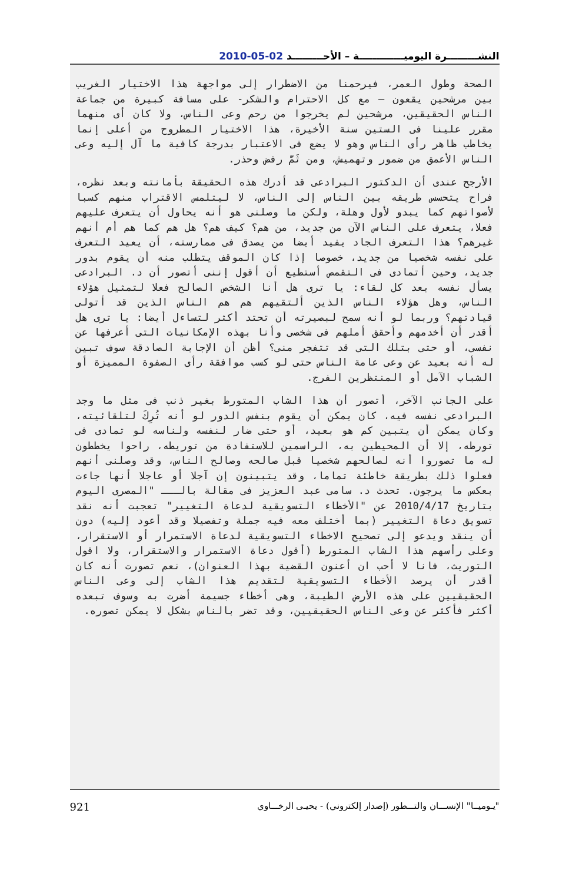النشـــــــــرة اليوميـــــــــــــة – الأحـــــــــد 02-05-2010
الصحة وطول العمر، فيرحمنا من الاضطرار إلى مواجهة هذا الاختيار الغريب بين مرشحين يقعون – مع كل الاحترام والشكر- على مسافة كبيرة من جماعة الناس الحقيقين، مرشحين لم يخرجوا من رحم وعى الناس، ولا كان أى منهما مقرر علينا فى الستين سنة الأخيرة، هذا الاختيار المطروح من أعلى إنما يخاطب ظاهر رأى الناس وهو لا يضع فى الاعتبار بدرجة كافية ما آل إليه وعى الناس الأعمق من ضمور وتهميش، ومن ثَمَّ رفض وحذر.
الأرجح عندى أن الدكتور البرادعى قد أدرك هذه الحقيقة بأمانته وبعد نظره، فراح يتحسس طريقه بين الناس إلى الناس، لا ليتلمس الاقتراب منهم كسبا لأصواتهم كما يبدو لأول وهلة، ولكن ما وصلنى هو أنه يحاول أن يتعرف عليهم فعلا، يتعرف على الناس الآن من جديد، من هم؟ كيف هم؟ هل هم كما هم أم أنهم غيرهم؟ هذا التعرف الجاد يفيد أيضا من يصدق فى ممارسته، أن يعيد التعرف على نفسه شخصيا من جديد، خصوصا إذا كان الموقف يتطلب منه أن يقوم بدور جديد، وحين أتمادى فى التقمص أستطيع أن أقول إننى أتصور أن د. البرادعى يسأل نفسه بعد كل لقاء: يا ترى هل أنا الشخص الصالح فعلا لتمثيل هؤلاء الناس، وهل هؤلاء الناس الذين ألتقيهم هم هم الناس الذين قد أتولى قيادتهم؟ وربما لو أنه سمح لبصيرته أن تحتد أكثر لتساءل أيضا: يا ترى هل أقدر أن أخدمهم وأحقق أملهم فى شخصى وأنا بهذه الإمكانيات التى أعرفها عن نفسى، أو حتى بتلك التى قد تتفجر منى؟ أظن أن الإجابة الصادقة سوف تبين له أنه بعيد عن وعى عامة الناس حتى لو كسب موافقة رأى الصفوة المميزة أو الشباب الآمل أو المنتظرين الفرج.
على الجانب الآخر، أتصور أن هذا الشاب المتورط بغير ذنب فى مثل ما وجد البرادعى نفسه فيه، كان يمكن أن يقوم بنفس الدور لو أنه تُرِكَ لتلقائيته، وكان يمكن أن يتبين كم هو بعيد، أو حتى ضار لنفسه ولناسه لو تمادى فى تورطه، إلا أن المحيطين به، الراسمين للاستفادة من توريطه، راحوا يخططون له ما تصوروا أنه لصالحهم شخصيا قبل صالحه وصالح الناس، وقد وصلنى أنهم فعلوا ذلك بطريقة خاطئة تماما، وقد يتبينون إن آجلا أو عاجلا أنها جاءت بعكس ما يرجون. تحدث د. سامى عبد العزيز فى مقالة بالـــ "المصرى اليوم بتاريخ 2010/4/17 عن "الأخطاء التسويقية لدعاة التغيير" تعجبت أنه نقد تسويق دعاة التغيير (بما أختلف معه فيه جملة وتفصيلا وقد أعود إليه) دون أن ينقد ويدعو إلى تصحيح الاخطاء التسويقية لدعاة الاستمرار أو الاستقرار، وعلى رأسهم هذا الشاب المتورط (أقول دعاة الاستمرار والاستقرار، ولا اقول التوريث، فانا لا أحب ان أعنون القضية بهذا العنوان)، نعم تصورت أنه كان أقدر أن يرصد الأخطاء التسويقية لتقديم هذا الشاب إلى وعى الناس الحقيقيين على هذه الأرض الطيبة، وهى أخطاء جسيمة أضرت به وسوف تبعده أكثر فأكثر عن وعى الناس الحقيقيين، وقد تضر بالناس بشكل لا يمكن تصوره.
921 "يـوميــا" الإنســـان والتـــطور (إصدار إلكتروني) - يحيـى الرخـــاوي